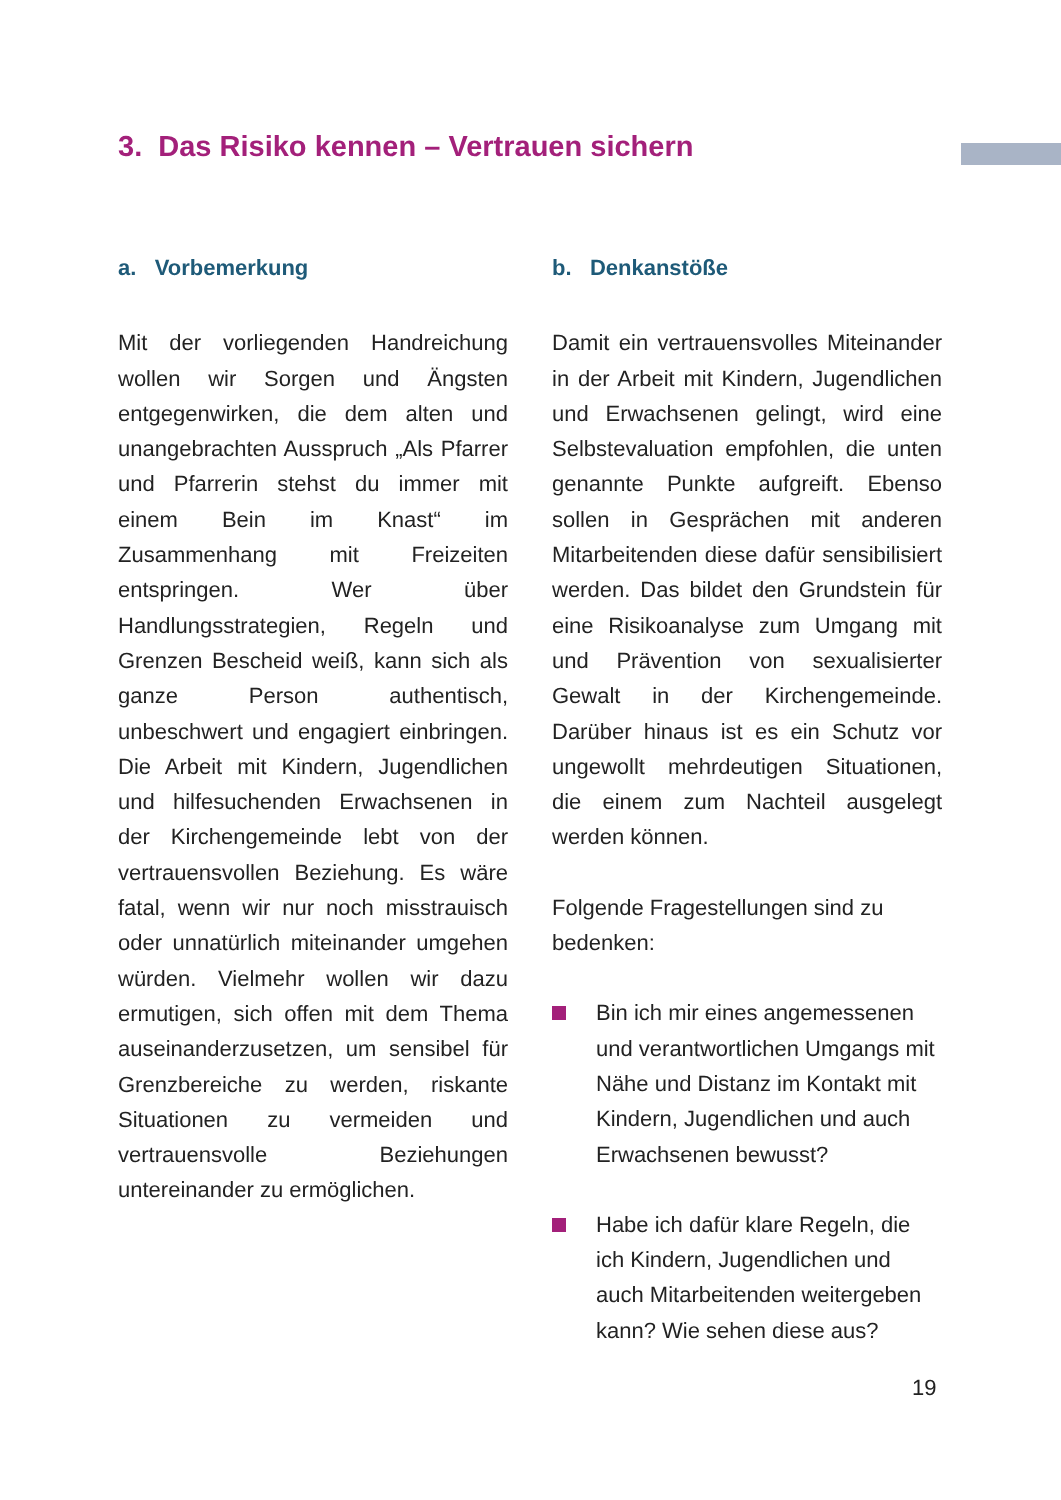3. Das Risiko kennen – Vertrauen sichern
a. Vorbemerkung
Mit der vorliegenden Handreichung wollen wir Sorgen und Ängsten entgegenwirken, die dem alten und unangebrachten Ausspruch „Als Pfarrer und Pfarrerin stehst du immer mit einem Bein im Knast“ im Zusammenhang mit Freizeiten entspringen. Wer über Handlungsstrategien, Regeln und Grenzen Bescheid weiß, kann sich als ganze Person authentisch, unbeschwert und engagiert einbringen. Die Arbeit mit Kindern, Jugendlichen und hilfesuchenden Erwachsenen in der Kirchengemeinde lebt von der vertrauensvollen Beziehung. Es wäre fatal, wenn wir nur noch misstrauisch oder unnatürlich miteinander umgehen würden. Vielmehr wollen wir dazu ermutigen, sich offen mit dem Thema auseinanderzusetzen, um sensibel für Grenzbereiche zu werden, riskante Situationen zu vermeiden und vertrauensvolle Beziehungen untereinander zu ermöglichen.
b. Denkanstöße
Damit ein vertrauensvolles Miteinander in der Arbeit mit Kindern, Jugendlichen und Erwachsenen gelingt, wird eine Selbstevaluation empfohlen, die unten genannte Punkte aufgreift. Ebenso sollen in Gesprächen mit anderen Mitarbeitenden diese dafür sensibilisiert werden. Das bildet den Grundstein für eine Risikoanalyse zum Umgang mit und Prävention von sexualisierter Gewalt in der Kirchengemeinde. Darüber hinaus ist es ein Schutz vor ungewollt mehrdeutigen Situationen, die einem zum Nachteil ausgelegt werden können.
Folgende Fragestellungen sind zu bedenken:
Bin ich mir eines angemessenen und verantwortlichen Umgangs mit Nähe und Distanz im Kontakt mit Kindern, Jugendlichen und auch Erwachsenen bewusst?
Habe ich dafür klare Regeln, die ich Kindern, Jugendlichen und auch Mitarbeitenden weitergeben kann? Wie sehen diese aus?
19